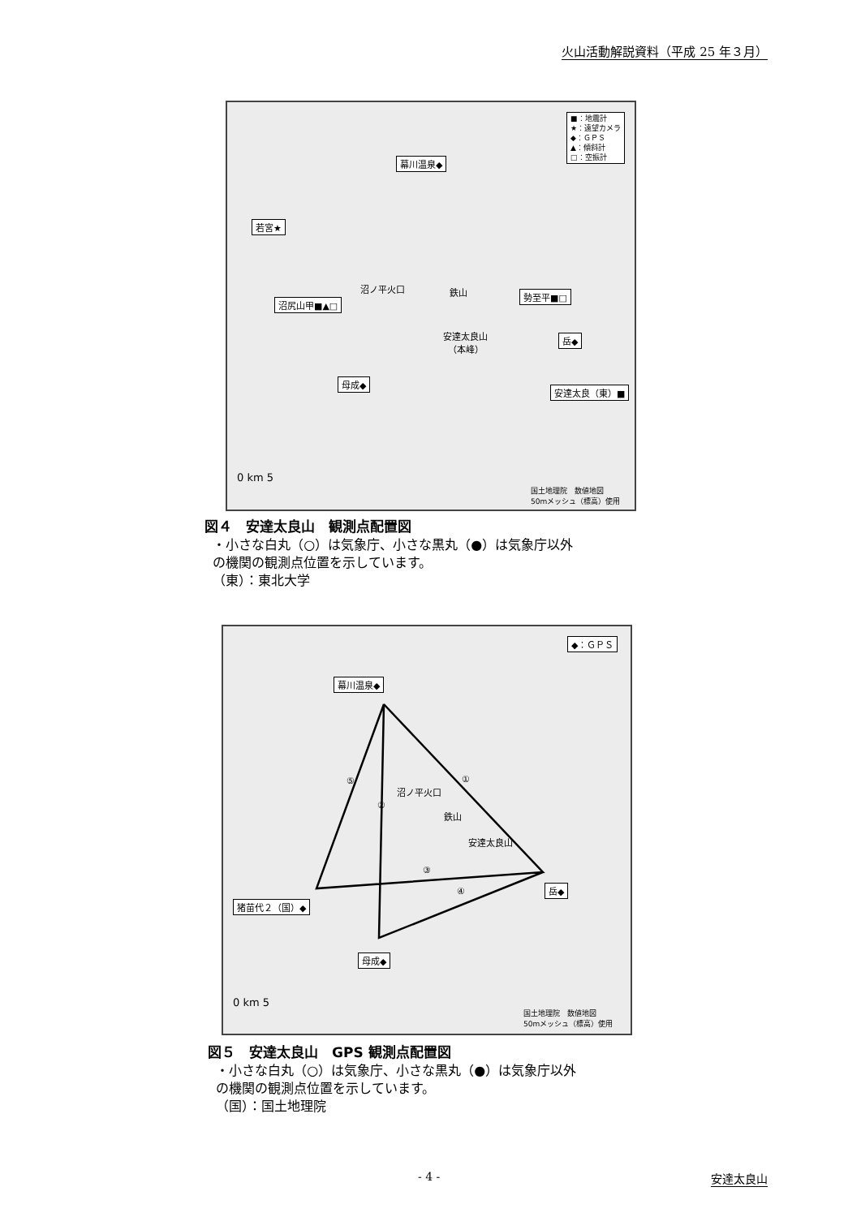火山活動解説資料（平成 25 年３月）
■：地震計
★：遠望カメラ
◆：ＧＰＳ
▲：傾斜計
□：空振計
幕川温泉◆
若宮★
沼ノ平火口 鉄山 勢至平■□
沼尻山甲■▲□
安達太良山
（本峰）
岳◆
母成◆
安達太良（東）■
0 km 5
国土地理院　数値地図
50mメッシュ（標高）使用
図４　安達太良山　観測点配置図
・小さな白丸（○）は気象庁、小さな黒丸（●）は気象庁以外
の機関の観測点位置を示しています。
（東）：東北大学
◆：ＧＰＳ
幕川温泉◆
沼ノ平火口
鉄山
安達太良山
①
②
③
④
⑤
猪苗代２（国）◆
岳◆
母成◆
0 km 5
国土地理院　数値地図
50mメッシュ（標高）使用
図５　安達太良山　GPS 観測点配置図
・小さな白丸（○）は気象庁、小さな黒丸（●）は気象庁以外
の機関の観測点位置を示しています。
（国）：国土地理院
- 4 - 安達太良山